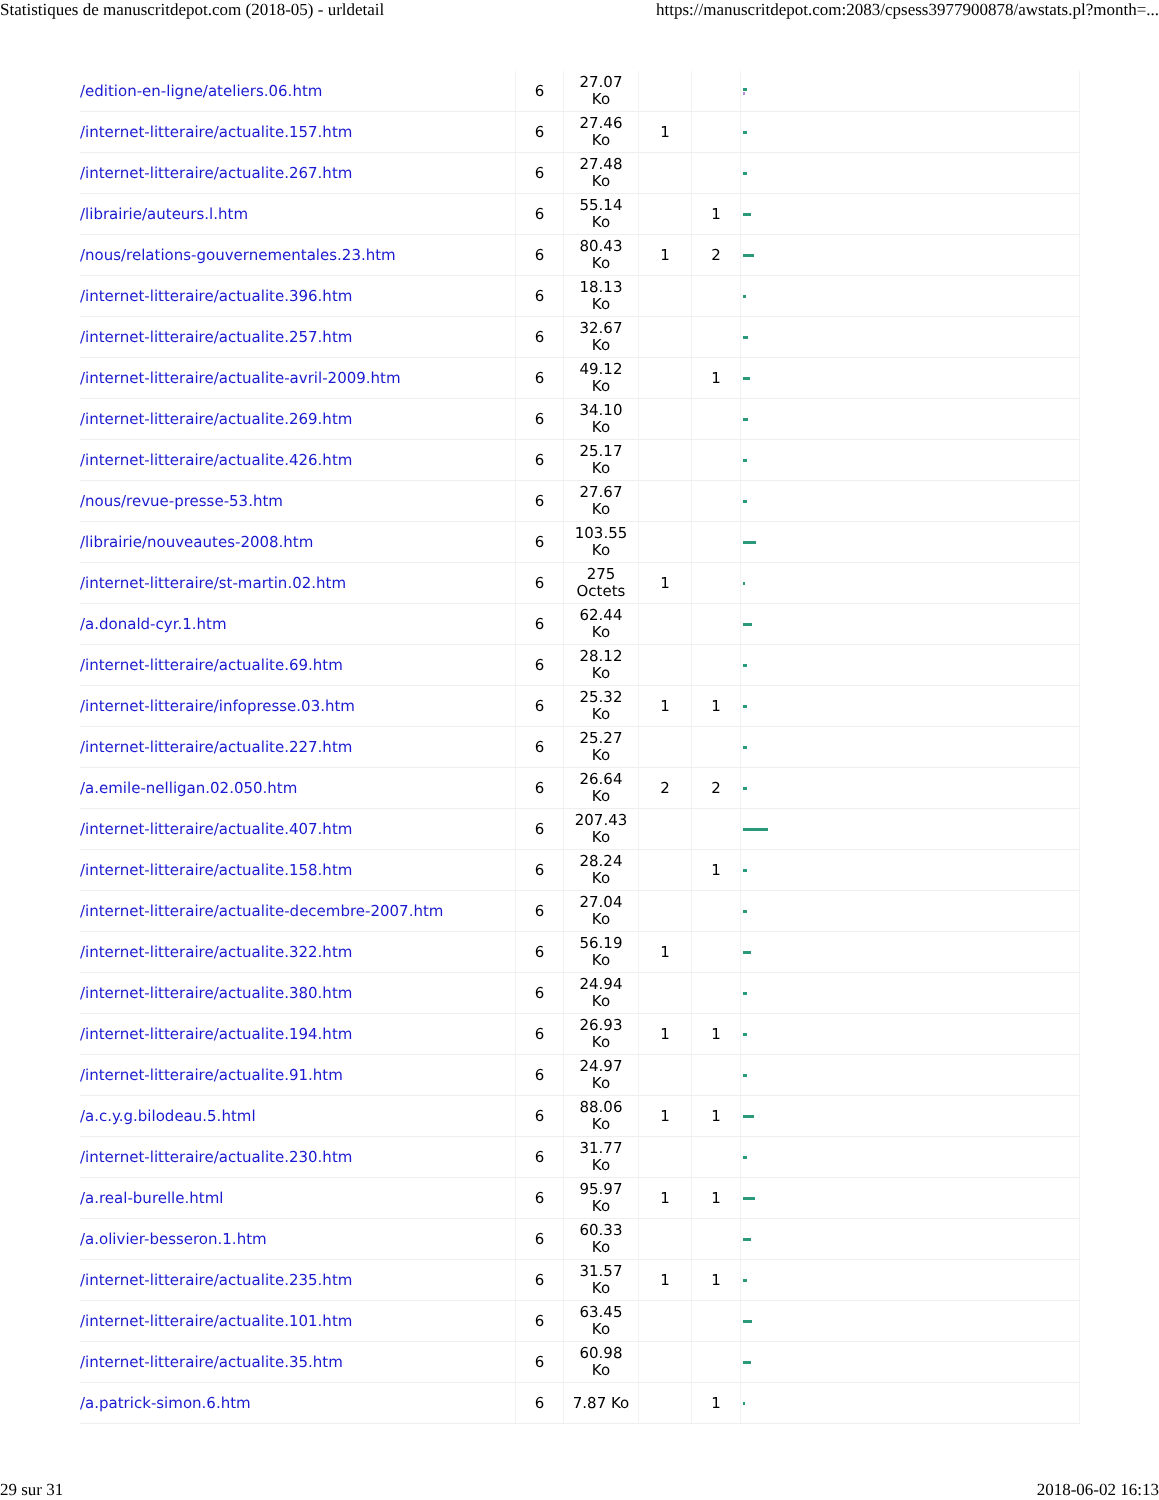Statistiques de manuscritdepot.com (2018-05) - urldetail https://manuscritdepot.com:2083/cpsess3977900878/awstats.pl?month=...
| /edition-en-ligne/ateliers.06.htm | 6 | 27.07 Ko | | | |
| /internet-litteraire/actualite.157.htm | 6 | 27.46 Ko | 1 | | |
| /internet-litteraire/actualite.267.htm | 6 | 27.48 Ko | | | |
| /librairie/auteurs.l.htm | 6 | 55.14 Ko | | 1 | |
| /nous/relations-gouvernementales.23.htm | 6 | 80.43 Ko | 1 | 2 | |
| /internet-litteraire/actualite.396.htm | 6 | 18.13 Ko | | | |
| /internet-litteraire/actualite.257.htm | 6 | 32.67 Ko | | | |
| /internet-litteraire/actualite-avril-2009.htm | 6 | 49.12 Ko | | 1 | |
| /internet-litteraire/actualite.269.htm | 6 | 34.10 Ko | | | |
| /internet-litteraire/actualite.426.htm | 6 | 25.17 Ko | | | |
| /nous/revue-presse-53.htm | 6 | 27.67 Ko | | | |
| /librairie/nouveautes-2008.htm | 6 | 103.55 Ko | | | |
| /internet-litteraire/st-martin.02.htm | 6 | 275 Octets | 1 | | |
| /a.donald-cyr.1.htm | 6 | 62.44 Ko | | | |
| /internet-litteraire/actualite.69.htm | 6 | 28.12 Ko | | | |
| /internet-litteraire/infopresse.03.htm | 6 | 25.32 Ko | 1 | 1 | |
| /internet-litteraire/actualite.227.htm | 6 | 25.27 Ko | | | |
| /a.emile-nelligan.02.050.htm | 6 | 26.64 Ko | 2 | 2 | |
| /internet-litteraire/actualite.407.htm | 6 | 207.43 Ko | | | |
| /internet-litteraire/actualite.158.htm | 6 | 28.24 Ko | | 1 | |
| /internet-litteraire/actualite-decembre-2007.htm | 6 | 27.04 Ko | | | |
| /internet-litteraire/actualite.322.htm | 6 | 56.19 Ko | 1 | | |
| /internet-litteraire/actualite.380.htm | 6 | 24.94 Ko | | | |
| /internet-litteraire/actualite.194.htm | 6 | 26.93 Ko | 1 | 1 | |
| /internet-litteraire/actualite.91.htm | 6 | 24.97 Ko | | | |
| /a.c.y.g.bilodeau.5.html | 6 | 88.06 Ko | 1 | 1 | |
| /internet-litteraire/actualite.230.htm | 6 | 31.77 Ko | | | |
| /a.real-burelle.html | 6 | 95.97 Ko | 1 | 1 | |
| /a.olivier-besseron.1.htm | 6 | 60.33 Ko | | | |
| /internet-litteraire/actualite.235.htm | 6 | 31.57 Ko | 1 | 1 | |
| /internet-litteraire/actualite.101.htm | 6 | 63.45 Ko | | | |
| /internet-litteraire/actualite.35.htm | 6 | 60.98 Ko | | | |
| /a.patrick-simon.6.htm | 6 | 7.87 Ko | | 1 | |
29 sur 31 2018-06-02 16:13